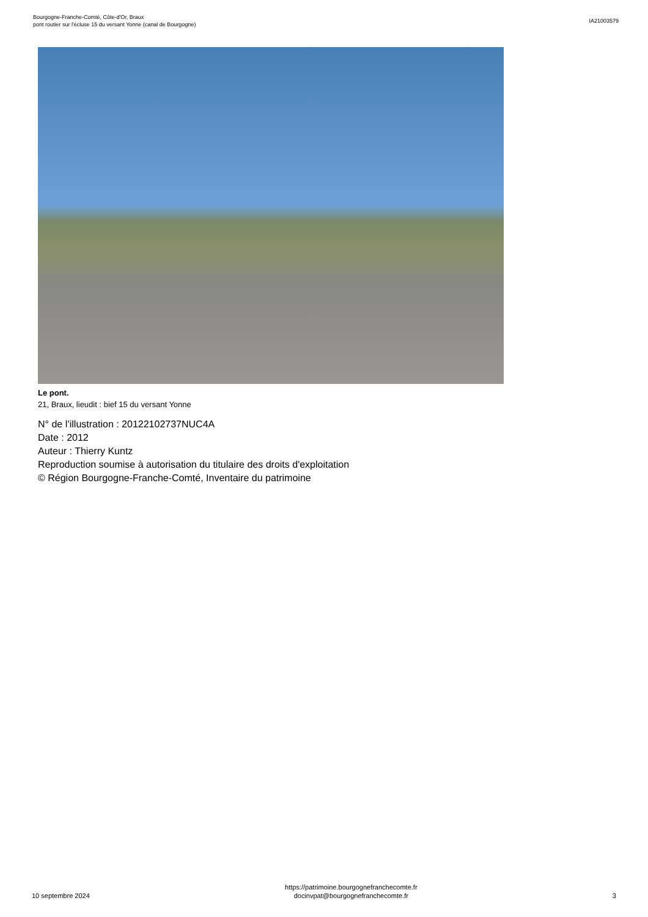Bourgogne-Franche-Comté, Côte-d'Or, Braux
pont routier sur l'écluse 15 du versant Yonne (canal de Bourgogne)
IA21003579
Le pont.
21, Braux, lieudit : bief 15 du versant Yonne
N° de l’illustration : 20122102737NUC4A
Date : 2012
Auteur : Thierry Kuntz
Reproduction soumise à autorisation du titulaire des droits d'exploitation
© Région Bourgogne-Franche-Comté, Inventaire du patrimoine
10 septembre 2024
https://patrimoine.bourgognefranchecomte.fr
docinvpat@bourgognefranchecomte.fr
3